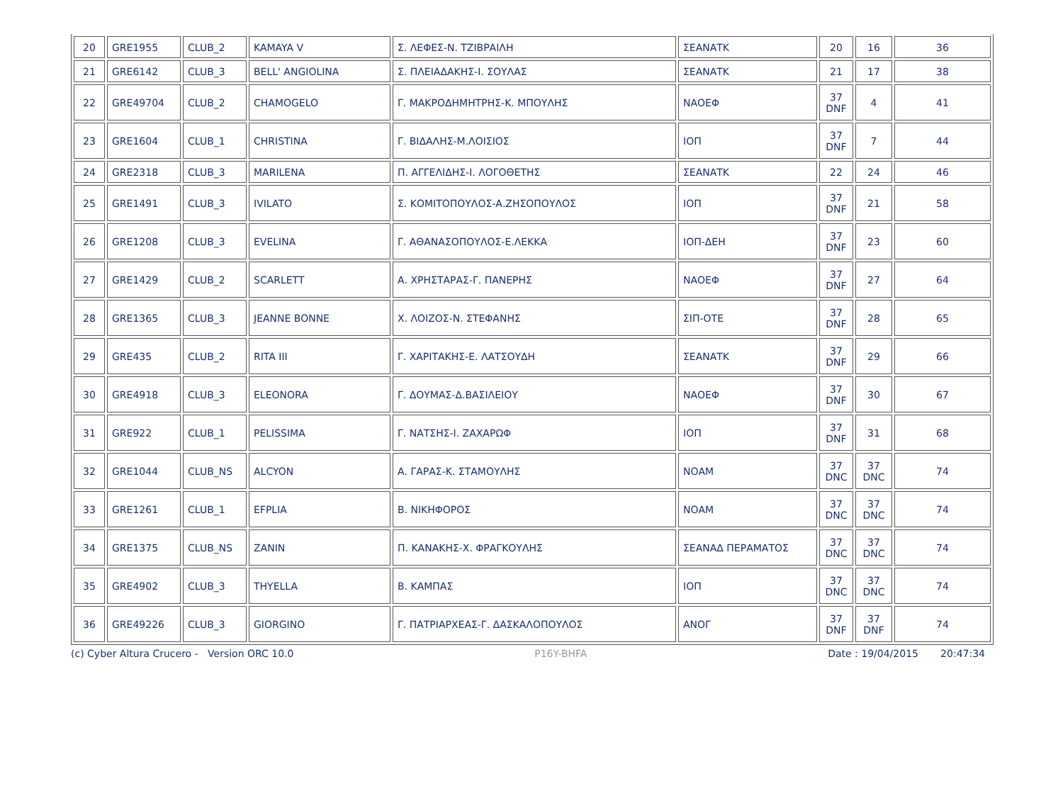| 20 | GRE1955 | CLUB_2 | KAMAYA V | Σ. ΛΕΦΕΣ-Ν. ΤΖΙΒΡΑΙΛΗ | ΣΕΑΝΑΤΚ | 20 | 16 | 36 |
| 21 | GRE6142 | CLUB_3 | BELL' ANGIOLINA | Σ. ΠΛΕΙΑΔΑΚΗΣ-Ι. ΣΟΥΛΑΣ | ΣΕΑΝΑΤΚ | 21 | 17 | 38 |
| 22 | GRE49704 | CLUB_2 | CHAMOGELO | Γ. ΜΑΚΡΟΔΗΜΗΤΡΗΣ-Κ. ΜΠΟΥΛΗΣ | ΝΑΟΕΦ | 37 DNF | 4 | 41 |
| 23 | GRE1604 | CLUB_1 | CHRISTINA | Γ. ΒΙΔΑΛΗΣ-Μ.ΛΟΙΣΙΟΣ | ΙΟΠ | 37 DNF | 7 | 44 |
| 24 | GRE2318 | CLUB_3 | MARILENA | Π. ΑΓΓΕΛΙΔΗΣ-Ι. ΛΟΓΟΘΕΤΗΣ | ΣΕΑΝΑΤΚ | 22 | 24 | 46 |
| 25 | GRE1491 | CLUB_3 | IVILATO | Σ. ΚΟΜΙΤΟΠΟΥΛΟΣ-Α.ΖΗΣΟΠΟΥΛΟΣ | ΙΟΠ | 37 DNF | 21 | 58 |
| 26 | GRE1208 | CLUB_3 | EVELINA | Γ. ΑΘΑΝΑΣΟΠΟΥΛΟΣ-Ε.ΛΕΚΚΑ | ΙΟΠ-ΔΕΗ | 37 DNF | 23 | 60 |
| 27 | GRE1429 | CLUB_2 | SCARLETT | Α. ΧΡΗΣΤΑΡΑΣ-Γ. ΠΑΝΕΡΗΣ | ΝΑΟΕΦ | 37 DNF | 27 | 64 |
| 28 | GRE1365 | CLUB_3 | JEANNE BONNE | Χ. ΛΟΙΖΟΣ-Ν. ΣΤΕΦΑΝΗΣ | ΣΙΠ-ΟΤΕ | 37 DNF | 28 | 65 |
| 29 | GRE435 | CLUB_2 | RITA III | Γ. ΧΑΡΙΤΑΚΗΣ-Ε. ΛΑΤΣΟΥΔΗ | ΣΕΑΝΑΤΚ | 37 DNF | 29 | 66 |
| 30 | GRE4918 | CLUB_3 | ELEONORA | Γ. ΔΟΥΜΑΣ-Δ.ΒΑΣΙΛΕΙΟΥ | ΝΑΟΕΦ | 37 DNF | 30 | 67 |
| 31 | GRE922 | CLUB_1 | PELISSIMA | Γ. ΝΑΤΣΗΣ-Ι. ΖΑΧΑΡΩΦ | ΙΟΠ | 37 DNF | 31 | 68 |
| 32 | GRE1044 | CLUB_NS | ALCYON | Α. ΓΑΡΑΣ-Κ. ΣΤΑΜΟΥΛΗΣ | ΝΟΑΜ | 37 DNC | 37 DNC | 74 |
| 33 | GRE1261 | CLUB_1 | EFPLIA | Β. ΝΙΚΗΦΟΡΟΣ | ΝΟΑΜ | 37 DNC | 37 DNC | 74 |
| 34 | GRE1375 | CLUB_NS | ZANIN | Π. ΚΑΝΑΚΗΣ-Χ. ΦΡΑΓΚΟΥΛΗΣ | ΣΕΑΝΑΔ ΠΕΡΑΜΑΤΟΣ | 37 DNC | 37 DNC | 74 |
| 35 | GRE4902 | CLUB_3 | THYELLA | Β. ΚΑΜΠΑΣ | ΙΟΠ | 37 DNC | 37 DNC | 74 |
| 36 | GRE49226 | CLUB_3 | GIORGINO | Γ. ΠΑΤΡΙΑΡΧΕΑΣ-Γ. ΔΑΣΚΑΛΟΠΟΥΛΟΣ | ΑΝΟΓ | 37 DNF | 37 DNF | 74 |
(c) Cyber Altura Crucero - Version ORC 10.0 P16Y-BHFA Date : 19/04/2015 20:47:34